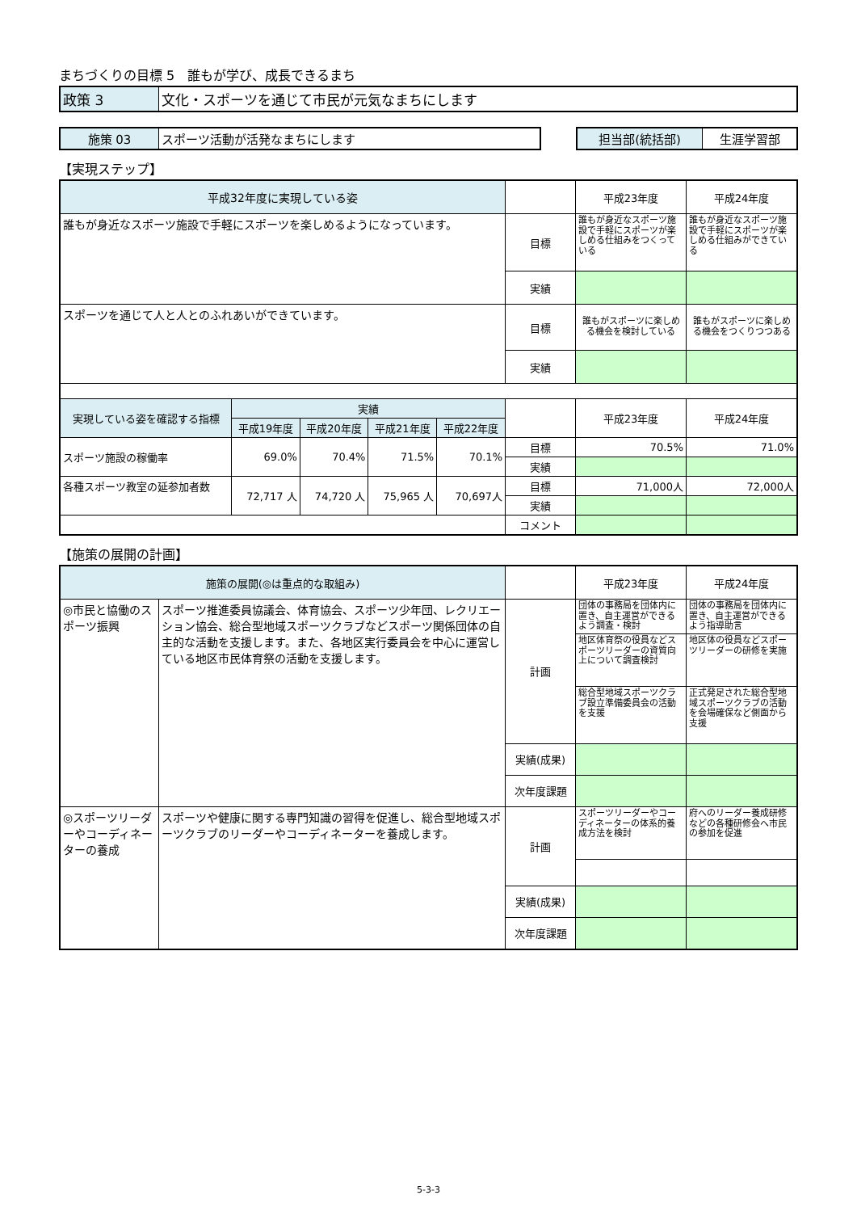まちづくりの目標 5　誰もが学び、成長できるまち
| 政策 3 | 文化・スポーツを通じて市民が元気なまちにします |
| 施策 03 | スポーツ活動が活発なまちにします |
| 担当部(統括部) | 生涯学習部 |
【実現ステップ】
| 平成32年度に実現している姿 | | | | | | 平成23年度 | 平成24年度 |
| --- | --- | --- | --- | --- | --- | --- | --- |
| 誰もが身近なスポーツ施設で手軽にスポーツを楽しめるようになっています。 | | | | | 目標 | 誰もが身近なスポーツ施設で手軽にスポーツが楽しめる仕組みをつくっている | 誰もが身近なスポーツ施設で手軽にスポーツが楽しめる仕組みができている |
| | | | | | 実績 | | |
| スポーツを通じて人と人とのふれあいができています。 | | | | | 目標 | 誰もがスポーツに楽しめる機会を検討している | 誰もがスポーツに楽しめる機会をつくりつつある |
| | | | | | 実績 | | |
| 実現している姿を確認する指標 | 実績 | | | | | 平成23年度 | 平成24年度 |
| | 平成19年度 | 平成20年度 | 平成21年度 | 平成22年度 | | | |
| スポーツ施設の稼働率 | 69.0% | 70.4% | 71.5% | 70.1% | 目標 | 70.5% | 71.0% |
| | | | | | 実績 | | |
| 各種スポーツ教室の延参加者数 | 72,717 人 | 74,720 人 | 75,965 人 | 70,697人 | 目標 | 71,000人 | 72,000人 |
| | | | | | 実績 | | |
| | | | | | コメント | | |
【施策の展開の計画】
| 施策の展開(◎は重点的な取組み) | | | 平成23年度 | 平成24年度 |
| --- | --- | --- | --- | --- |
| ◎市民と協働のスポーツ振興 | スポーツ推進委員協議会、体育協会、スポーツ少年団、レクリエーション協会、総合型地域スポーツクラブなどスポーツ関係団体の自主的な活動を支援します。また、各地区実行委員会を中心に運営している地区市民体育祭の活動を支援します。 | 計画 | 団体の事務局を団体内に置き、自主運営ができるよう調査・検討 | 団体の事務局を団体内に置き、自主運営ができるよう指導助言 |
| | | | 地区体育祭の役員などスポーツリーダーの資質向上について調査検討 | 地区体の役員などスポーツリーダーの研修を実施 |
| | | | 総合型地域スポーツクラブ設立準備委員会の活動を支援 | 正式発足された総合型地域スポーツクラブの活動を会場確保など側面から支援 |
| | | 実績(成果) | | |
| | | 次年度課題 | | |
| ◎スポーツリーダーやコーディネーターの養成 | スポーツや健康に関する専門知識の習得を促進し、総合型地域スポーツクラブのリーダーやコーディネーターを養成します。 | 計画 | スポーツリーダーやコーディネーターの体系的養成方法を検討 | 府へのリーダー養成研修などの各種研修会へ市民の参加を促進 |
| | | 実績(成果) | | |
| | | 次年度課題 | | |
5-3-3